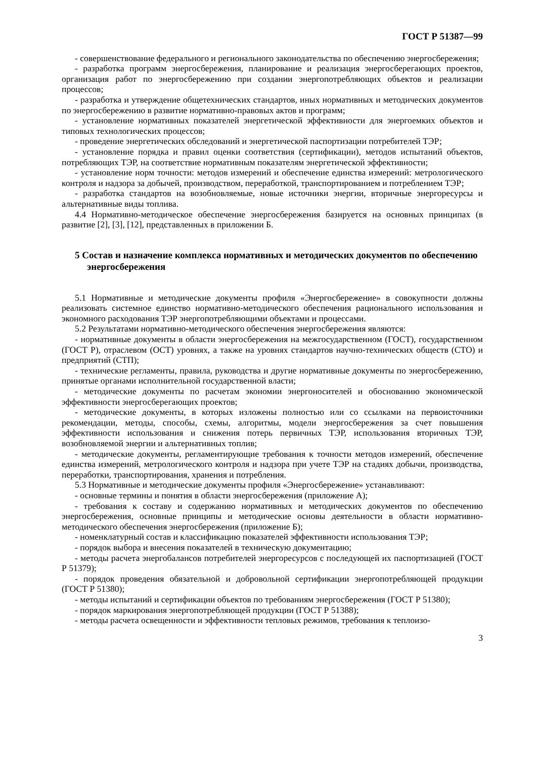ГОСТ Р 51387—99
- совершенствование федерального и регионального законодательства по обеспечению энергосбережения;
- разработка программ энергосбережения, планирование и реализация энергосберегающих проектов, организация работ по энергосбережению при создании энергопотребляющих объектов и реализации процессов;
- разработка и утверждение общетехнических стандартов, иных нормативных и методических документов по энергосбережению в развитие нормативно-правовых актов и программ;
- установление нормативных показателей энергетической эффективности для энергоемких объектов и типовых технологических процессов;
- проведение энергетических обследований и энергетической паспортизации потребителей ТЭР;
- установление порядка и правил оценки соответствия (сертификации), методов испытаний объектов, потребляющих ТЭР, на соответствие нормативным показателям энергетической эффективности;
- установление норм точности: методов измерений и обеспечение единства измерений: метрологического контроля и надзора за добычей, производством, переработкой, транспортированием и потреблением ТЭР;
- разработка стандартов на возобновляемые, новые источники энергии, вторичные энергоресурсы и альтернативные виды топлива.
4.4 Нормативно-методическое обеспечение энергосбережения базируется на основных принципах (в развитие [2], [3], [12], представленных в приложении Б.
5 Состав и назначение комплекса нормативных и методических документов по обеспечению энергосбережения
5.1 Нормативные и методические документы профиля «Энергосбережение» в совокупности должны реализовать системное единство нормативно-методического обеспечения рационального использования и экономного расходования ТЭР энергопотребляющими объектами и процессами.
5.2 Результатами нормативно-методического обеспечения энергосбережения являются:
- нормативные документы в области энергосбережения на межгосударственном (ГОСТ), государственном (ГОСТ Р), отраслевом (ОСТ) уровнях, а также на уровнях стандартов научно-технических обществ (СТО) и предприятий (СТП);
- технические регламенты, правила, руководства и другие нормативные документы по энергосбережению, принятые органами исполнительной государственной власти;
- методические документы по расчетам экономии энергоносителей и обоснованию экономической эффективности энергосберегающих проектов;
- методические документы, в которых изложены полностью или со ссылками на первоисточники рекомендации, методы, способы, схемы, алгоритмы, модели энергосбережения за счет повышения эффективности использования и снижения потерь первичных ТЭР, использования вторичных ТЭР, возобновляемой энергии и альтернативных топлив;
- методические документы, регламентирующие требования к точности методов измерений, обеспечение единства измерений, метрологического контроля и надзора при учете ТЭР на стадиях добычи, производства, переработки, транспортирования, хранения и потребления.
5.3 Нормативные и методические документы профиля «Энергосбережение» устанавливают:
- основные термины и понятия в области энергосбережения (приложение А);
- требования к составу и содержанию нормативных и методических документов по обеспечению энергосбережения, основные принципы и методические основы деятельности в области нормативно-методического обеспечения энергосбережения (приложение Б);
- номенклатурный состав и классификацию показателей эффективности использования ТЭР;
- порядок выбора и внесения показателей в техническую документацию;
- методы расчета энергобалансов потребителей энергоресурсов с последующей их паспортизацией (ГОСТ Р 51379);
- порядок проведения обязательной и добровольной сертификации энергопотребляющей продукции (ГОСТ Р 51380);
- методы испытаний и сертификации объектов по требованиям энергосбережения (ГОСТ Р 51380);
- порядок маркирования энергопотребляющей продукции (ГОСТ Р 51388);
- методы расчета освещенности и эффективности тепловых режимов, требования к теплоизо-
3